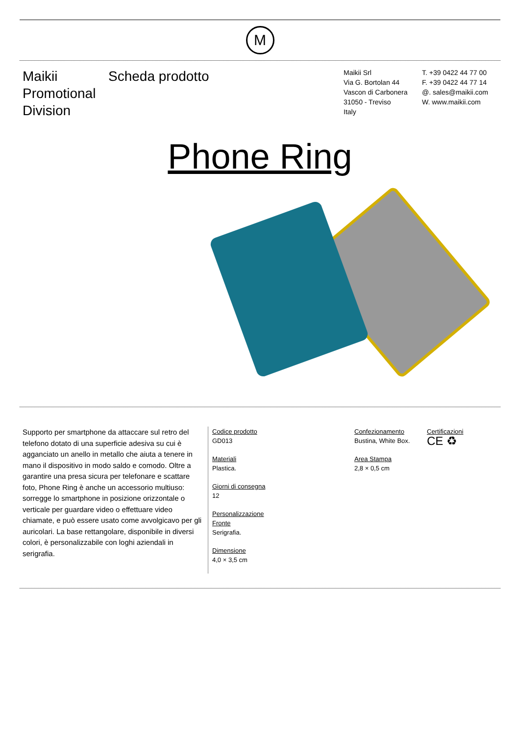M
Maikii Promotional Division
Scheda prodotto
Maikii Srl
Via G. Bortolan 44
Vascon di Carbonera
31050 - Treviso
Italy
T. +39 0422 44 77 00
F. +39 0422 44 77 14
@. sales@maikii.com
W. www.maikii.com
Phone Ring
Supporto per smartphone da attaccare sul retro del telefono dotato di una superficie adesiva su cui è agganciato un anello in metallo che aiuta a tenere in mano il dispositivo in modo saldo e comodo. Oltre a garantire una presa sicura per telefonare e scattare foto, Phone Ring è anche un accessorio multiuso: sorregge lo smartphone in posizione orizzontale o verticale per guardare video o effettuare video chiamate, e può essere usato come avvolgicavo per gli auricolari. La base rettangolare, disponibile in diversi colori, è personalizzabile con loghi aziendali in serigrafia.
Codice prodotto
GD013
Materiali
Plastica.
Giorni di consegna
12
Personalizzazione
Fronte
Serigrafia.
Dimensione
4,0 × 3,5 cm
Confezionamento
Bustina, White Box.
Area Stampa
2,8 × 0,5 cm
Certificazioni
CE ♻